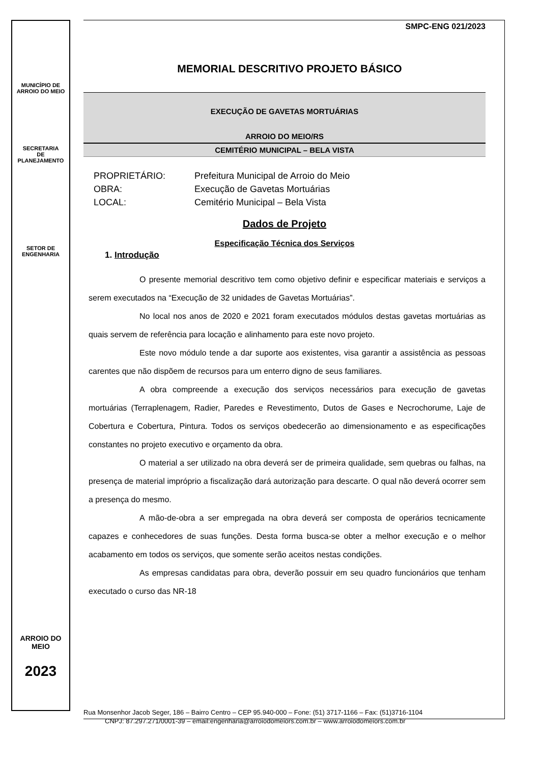MUNICÍPIO DE
ARROIO DO MEIO
SECRETARIA
DE
PLANEJAMENTO
SETOR DE
ENGENHARIA
ARROIO DO MEIO
2023
SMPC-ENG 021/2023
MEMORIAL DESCRITIVO PROJETO BÁSICO
EXECUÇÃO DE GAVETAS MORTUÁRIAS
ARROIO DO MEIO/RS
CEMITÉRIO MUNICIPAL – BELA VISTA
PROPRIETÁRIO: Prefeitura Municipal de Arroio do Meio
OBRA: Execução de Gavetas Mortuárias
LOCAL: Cemitério Municipal – Bela Vista
Dados de Projeto
Especificação Técnica dos Serviços
1. Introdução
O presente memorial descritivo tem como objetivo definir e especificar materiais e serviços a serem executados na “Execução de 32 unidades de Gavetas Mortuárias”.
No local nos anos de 2020 e 2021 foram executados módulos destas gavetas mortuárias as quais servem de referência para locação e alinhamento para este novo projeto.
Este novo módulo tende a dar suporte aos existentes, visa garantir a assistência as pessoas carentes que não dispõem de recursos para um enterro digno de seus familiares.
A obra compreende a execução dos serviços necessários para execução de gavetas mortuárias (Terraplenagem, Radier, Paredes e Revestimento, Dutos de Gases e Necrochorume, Laje de Cobertura e Cobertura, Pintura. Todos os serviços obedecerão ao dimensionamento e as especificações constantes no projeto executivo e orçamento da obra.
O material a ser utilizado na obra deverá ser de primeira qualidade, sem quebras ou falhas, na presença de material impróprio a fiscalização dará autorização para descarte. O qual não deverá ocorrer sem a presença do mesmo.
A mão-de-obra a ser empregada na obra deverá ser composta de operários tecnicamente capazes e conhecedores de suas funções. Desta forma busca-se obter a melhor execução e o melhor acabamento em todos os serviços, que somente serão aceitos nestas condições.
As empresas candidatas para obra, deverão possuir em seu quadro funcionários que tenham executado o curso das NR-18
Rua Monsenhor Jacob Seger, 186 – Bairro Centro – CEP 95.940-000 – Fone: (51) 3717-1166 – Fax: (51)3716-1104
CNPJ: 87.297.271/0001-39 – email:engenharia@arroiodomeiors.com.br – www.arroiodomeiors.com.br